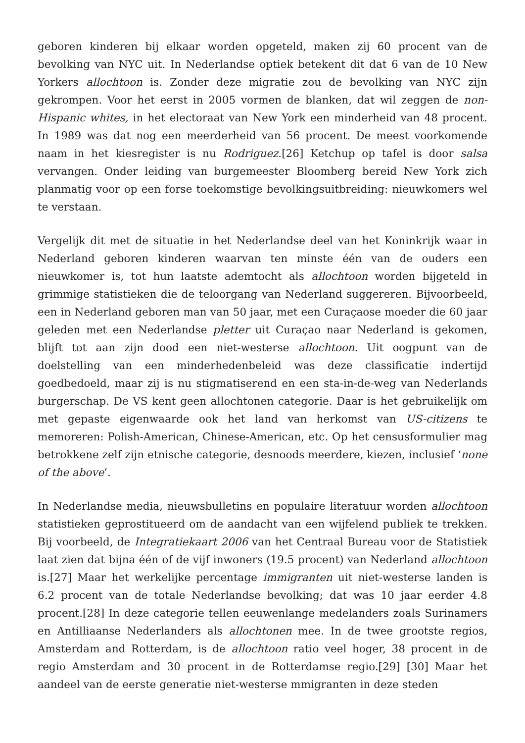geboren kinderen bij elkaar worden opgeteld, maken zij 60 procent van de bevolking van NYC uit. In Nederlandse optiek betekent dit dat 6 van de 10 New Yorkers allochtoon is. Zonder deze migratie zou de bevolking van NYC zijn gekrompen. Voor het eerst in 2005 vormen de blanken, dat wil zeggen de non-Hispanic whites, in het electoraat van New York een minderheid van 48 procent. In 1989 was dat nog een meerderheid van 56 procent. De meest voorkomende naam in het kiesregister is nu Rodriguez.[26] Ketchup op tafel is door salsa vervangen. Onder leiding van burgemeester Bloomberg bereid New York zich planmatig voor op een forse toekomstige bevolkingsuitbreiding: nieuwkomers wel te verstaan.
Vergelijk dit met de situatie in het Nederlandse deel van het Koninkrijk waar in Nederland geboren kinderen waarvan ten minste één van de ouders een nieuwkomer is, tot hun laatste ademtocht als allochtoon worden bijgeteld in grimmige statistieken die de teloorgang van Nederland suggereren. Bijvoorbeeld, een in Nederland geboren man van 50 jaar, met een Curaçaose moeder die 60 jaar geleden met een Nederlandse pletter uit Curaçao naar Nederland is gekomen, blijft tot aan zijn dood een niet-westerse allochtoon. Uit oogpunt van de doelstelling van een minderhedenbeleid was deze classificatie indertijd goedbedoeld, maar zij is nu stigmatiserend en een sta-in-de-weg van Nederlands burgerschap. De VS kent geen allochtonen categorie. Daar is het gebruikelijk om met gepaste eigenwaarde ook het land van herkomst van US-citizens te memoreren: Polish-American, Chinese-American, etc. Op het censusformulier mag betrokkene zelf zijn etnische categorie, desnoods meerdere, kiezen, inclusief ‘none of the above’.
In Nederlandse media, nieuwsbulletins en populaire literatuur worden allochtoon statistieken geprostitueerd om de aandacht van een wijfelend publiek te trekken. Bij voorbeeld, de Integratiekaart 2006 van het Centraal Bureau voor de Statistiek laat zien dat bijna één of de vijf inwoners (19.5 procent) van Nederland allochtoon is.[27] Maar het werkelijke percentage immigranten uit niet-westerse landen is 6.2 procent van de totale Nederlandse bevolking; dat was 10 jaar eerder 4.8 procent.[28] In deze categorie tellen eeuwenlange medelanders zoals Surinamers en Antilliaanse Nederlanders als allochtonen mee. In de twee grootste regios, Amsterdam and Rotterdam, is de allochtoon ratio veel hoger, 38 procent in de regio Amsterdam and 30 procent in de Rotterdamse regio.[29] [30] Maar het aandeel van de eerste generatie niet-westerse mmigranten in deze steden